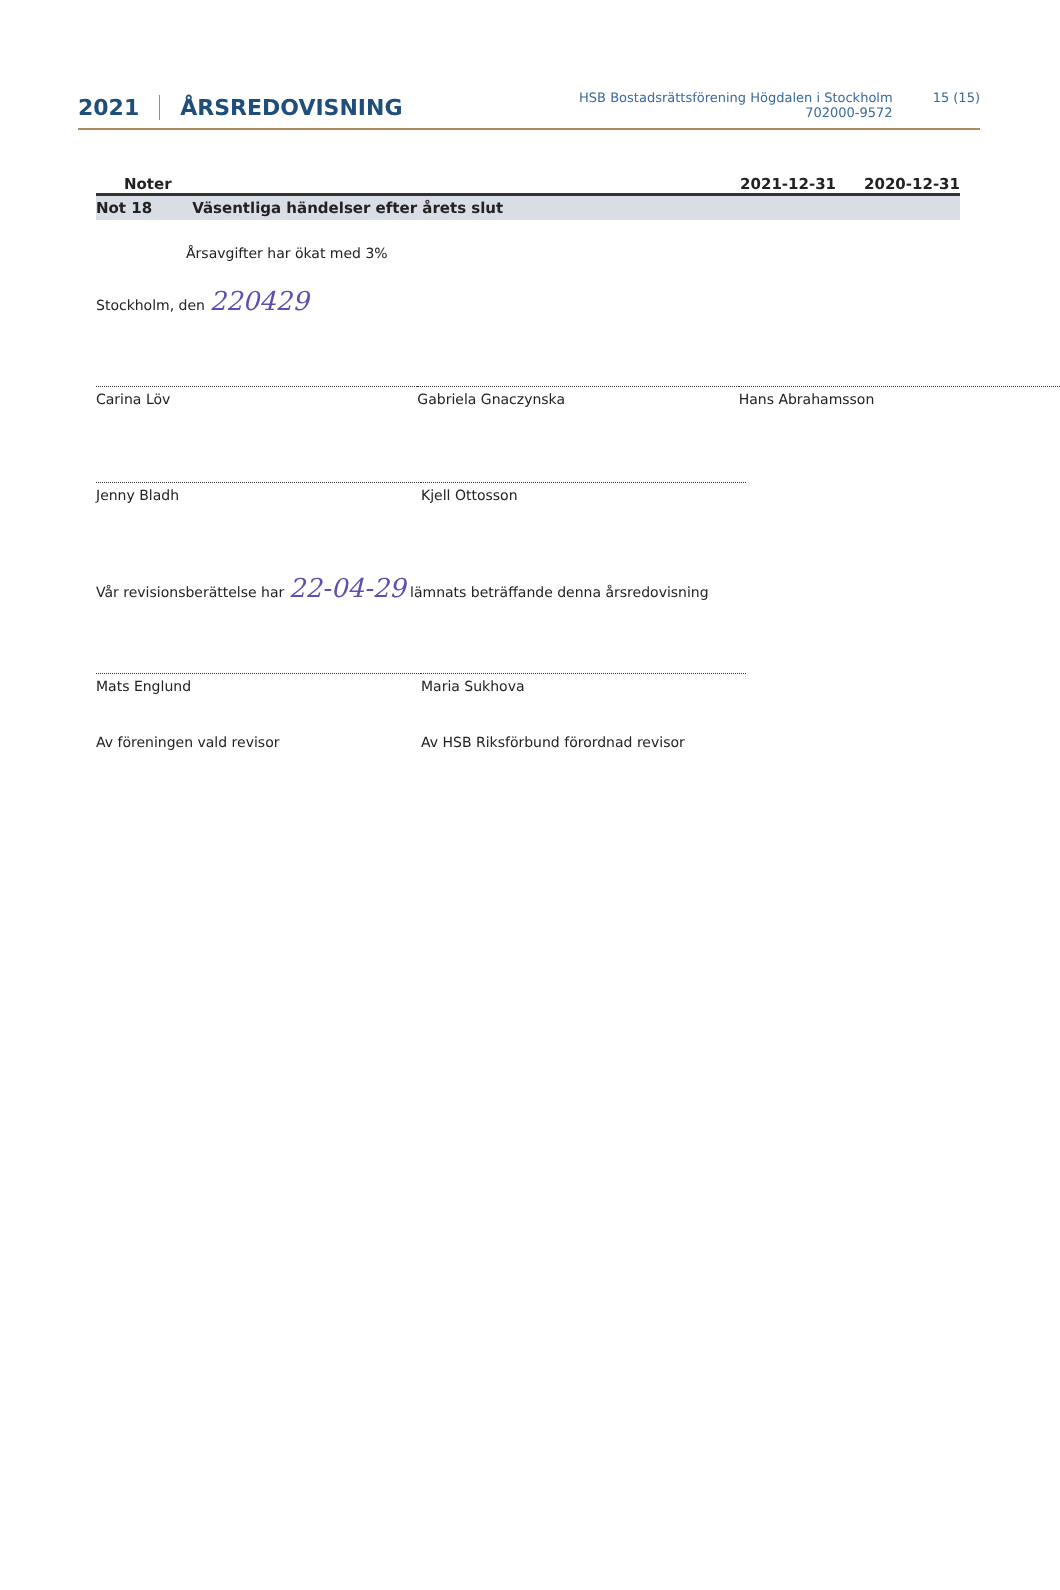2021 ÅRSREDOVISNING HSB Bostadsrättsförening Högdalen i Stockholm
702000-9572 15 (15)
Noter 2021-12-31 2020-12-31
Not 18 Väsentliga händelser efter årets slut
Årsavgifter har ökat med 3%
Stockholm, den 220429
Carina Löv Gabriela Gnaczynska Hans Abrahamsson
Jenny Bladh Kjell Ottosson
Vår revisionsberättelse har 22-04-29 lämnats beträffande denna årsredovisning
Mats Englund Maria Sukhova
Av föreningen vald revisor Av HSB Riksförbund förordnad revisor